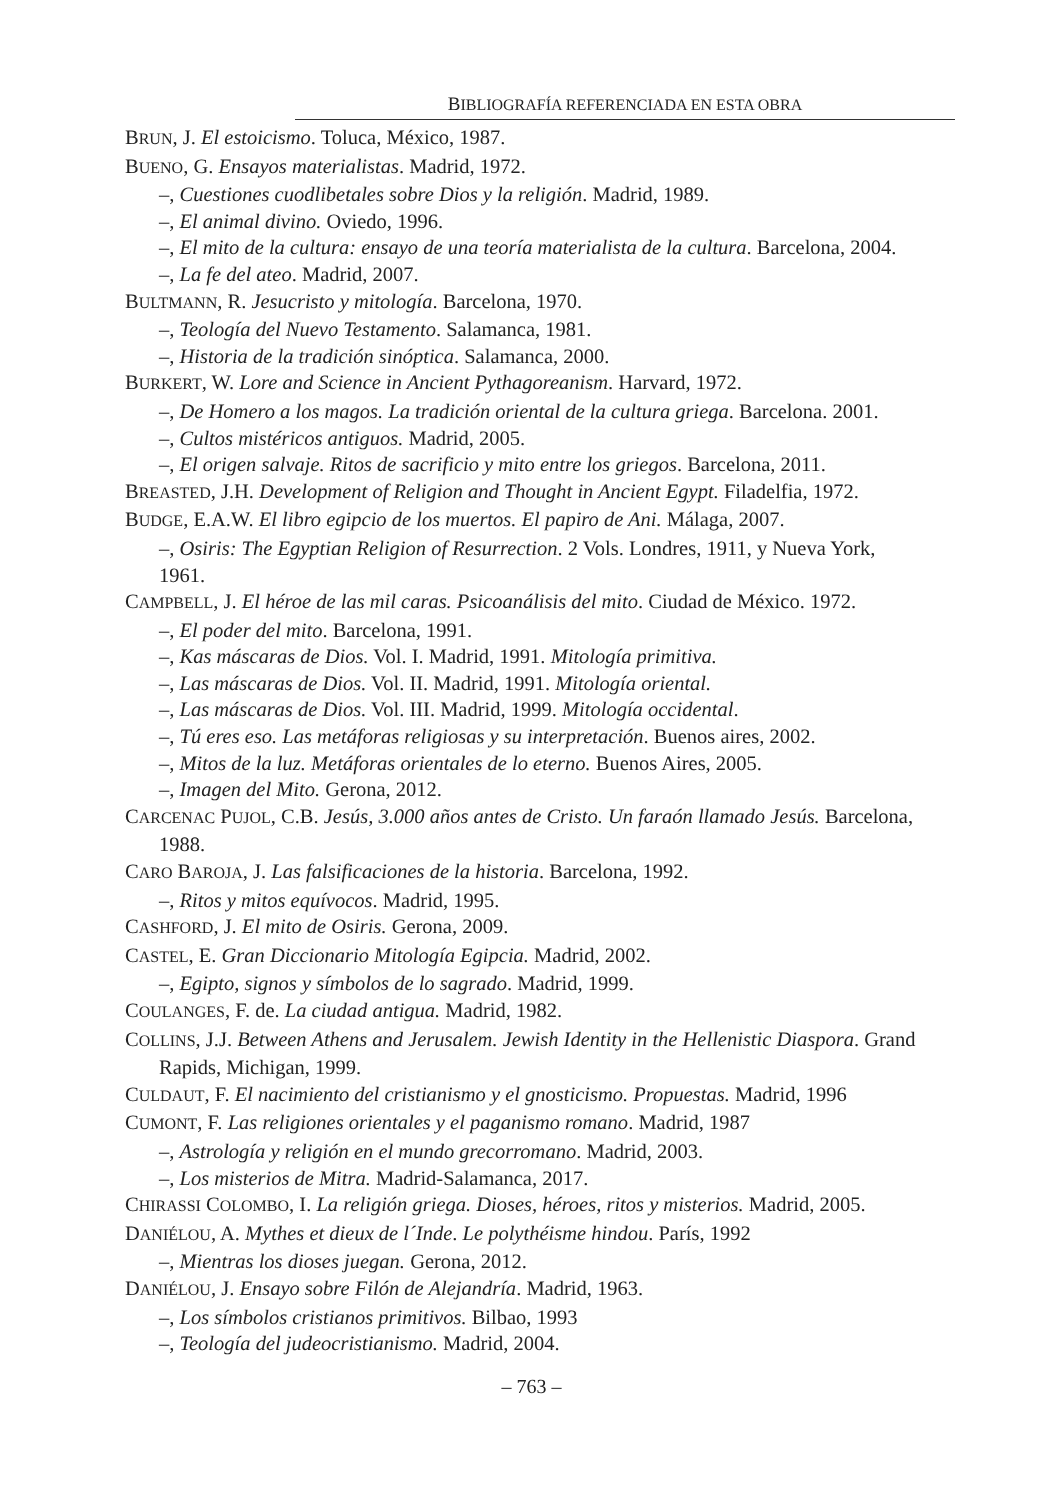BIBLIOGRAFÍA REFERENCIADA EN ESTA OBRA
BRUN, J. El estoicismo. Toluca, México, 1987.
BUENO, G. Ensayos materialistas. Madrid, 1972.
–, Cuestiones cuodlibetales sobre Dios y la religión. Madrid, 1989.
–, El animal divino. Oviedo, 1996.
–, El mito de la cultura: ensayo de una teoría materialista de la cultura. Barcelona, 2004.
–, La fe del ateo. Madrid, 2007.
BULTMANN, R. Jesucristo y mitología. Barcelona, 1970.
–, Teología del Nuevo Testamento. Salamanca, 1981.
–, Historia de la tradición sinóptica. Salamanca, 2000.
BURKERT, W. Lore and Science in Ancient Pythagoreanism. Harvard, 1972.
–, De Homero a los magos. La tradición oriental de la cultura griega. Barcelona. 2001.
–, Cultos mistéricos antiguos. Madrid, 2005.
–, El origen salvaje. Ritos de sacrificio y mito entre los griegos. Barcelona, 2011.
BREASTED, J.H. Development of Religion and Thought in Ancient Egypt. Filadelfia, 1972.
BUDGE, E.A.W. El libro egipcio de los muertos. El papiro de Ani. Málaga, 2007.
–, Osiris: The Egyptian Religion of Resurrection. 2 Vols. Londres, 1911, y Nueva York, 1961.
CAMPBELL, J. El héroe de las mil caras. Psicoanálisis del mito. Ciudad de México. 1972.
–, El poder del mito. Barcelona, 1991.
–, Kas máscaras de Dios. Vol. I. Madrid, 1991. Mitología primitiva.
–, Las máscaras de Dios. Vol. II. Madrid, 1991. Mitología oriental.
–, Las máscaras de Dios. Vol. III. Madrid, 1999. Mitología occidental.
–, Tú eres eso. Las metáforas religiosas y su interpretación. Buenos aires, 2002.
–, Mitos de la luz. Metáforas orientales de lo eterno. Buenos Aires, 2005.
–, Imagen del Mito. Gerona, 2012.
CARCENAC PUJOL, C.B. Jesús, 3.000 años antes de Cristo. Un faraón llamado Jesús. Barcelona, 1988.
CARO BAROJA, J. Las falsificaciones de la historia. Barcelona, 1992.
–, Ritos y mitos equívocos. Madrid, 1995.
CASHFORD, J. El mito de Osiris. Gerona, 2009.
CASTEL, E. Gran Diccionario Mitología Egipcia. Madrid, 2002.
–, Egipto, signos y símbolos de lo sagrado. Madrid, 1999.
COULANGES, F. de. La ciudad antigua. Madrid, 1982.
COLLINS, J.J. Between Athens and Jerusalem. Jewish Identity in the Hellenistic Diaspora. Grand Rapids, Michigan, 1999.
CULDAUT, F. El nacimiento del cristianismo y el gnosticismo. Propuestas. Madrid, 1996
CUMONT, F. Las religiones orientales y el paganismo romano. Madrid, 1987
–, Astrología y religión en el mundo grecorromano. Madrid, 2003.
–, Los misterios de Mitra. Madrid-Salamanca, 2017.
CHIRASSI COLOMBO, I. La religión griega. Dioses, héroes, ritos y misterios. Madrid, 2005.
DANIÉLOU, A. Mythes et dieux de l´Inde. Le polythéisme hindou. París, 1992
–, Mientras los dioses juegan. Gerona, 2012.
DANIÉLOU, J. Ensayo sobre Filón de Alejandría. Madrid, 1963.
–, Los símbolos cristianos primitivos. Bilbao, 1993
–, Teología del judeocristianismo. Madrid, 2004.
– 763 –